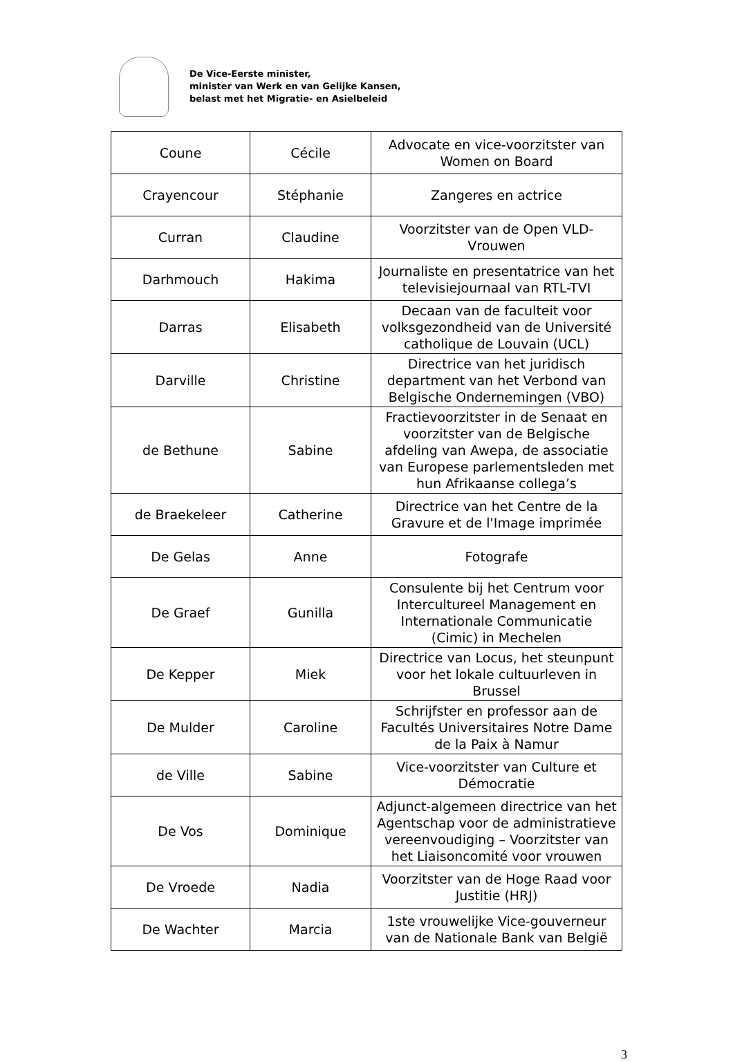De Vice-Eerste minister,
minister van Werk en van Gelijke Kansen,
belast met het Migratie- en Asielbeleid
| Coune | Cécile | Advocate en vice-voorzitster van Women on Board |
| Crayencour | Stéphanie | Zangeres en actrice |
| Curran | Claudine | Voorzitster van de Open VLD-Vrouwen |
| Darhmouch | Hakima | Journaliste en presentatrice van het televisiejournaal van RTL-TVI |
| Darras | Elisabeth | Decaan van de faculteit voor volksgezondheid van de Université catholique de Louvain (UCL) |
| Darville | Christine | Directrice van het juridisch department van het Verbond van Belgische Ondernemingen (VBO) |
| de Bethune | Sabine | Fractievoorzitster in de Senaat en voorzitster van de Belgische afdeling van Awepa, de associatie van Europese parlementsleden met hun Afrikaanse collega’s |
| de Braekeleer | Catherine | Directrice van het Centre de la Gravure et de l'Image imprimée |
| De Gelas | Anne | Fotografe |
| De Graef | Gunilla | Consulente bij het Centrum voor Intercultureel Management en Internationale Communicatie (Cimic) in Mechelen |
| De Kepper | Miek | Directrice van Locus, het steunpunt voor het lokale cultuurleven in Brussel |
| De Mulder | Caroline | Schrijfster en professor aan de Facultés Universitaires Notre Dame de la Paix à Namur |
| de Ville | Sabine | Vice-voorzitster van Culture et Démocratie |
| De Vos | Dominique | Adjunct-algemeen directrice van het Agentschap voor de administratieve vereenvoudiging – Voorzitster van het Liaisoncomité voor vrouwen |
| De Vroede | Nadia | Voorzitster van de Hoge Raad voor Justitie (HRJ) |
| De Wachter | Marcia | 1ste vrouwelijke Vice-gouverneur van de Nationale Bank van België |
3